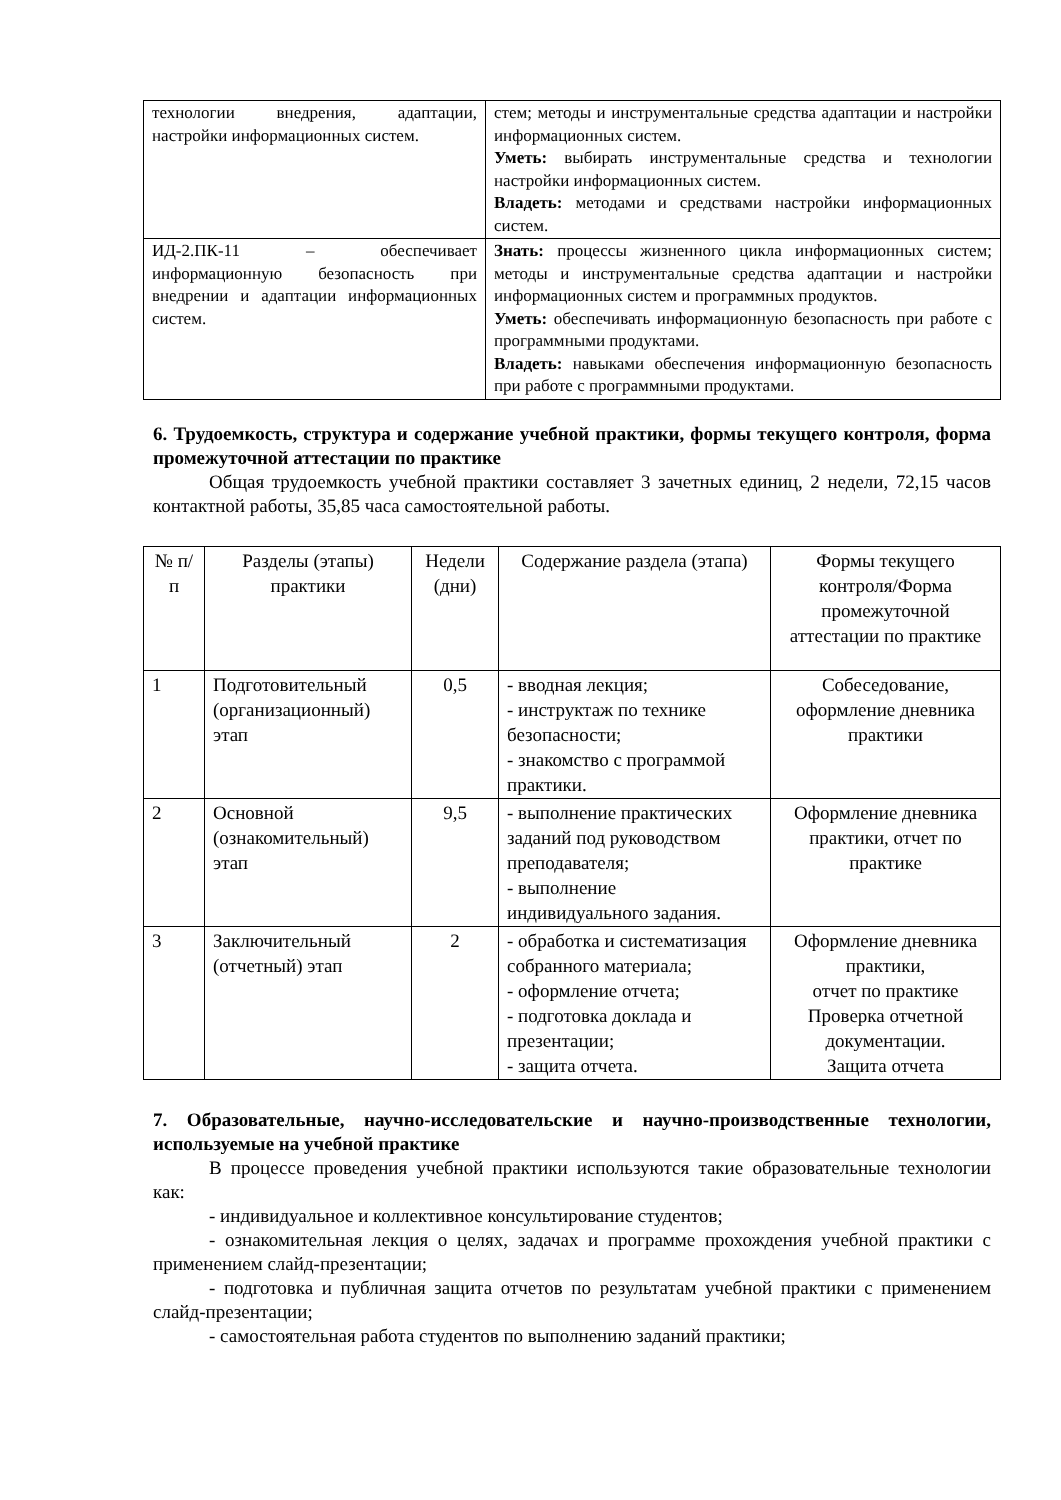| технологии внедрения, адаптации, настройки информационных систем. | стем; методы и инструментальные средства адаптации и настройки информационных систем. Уметь: выбирать инструментальные средства и технологии настройки информационных систем. Владеть: методами и средствами настройки информационных систем. |
| ИД-2.ПК-11 – обеспечивает информационную безопасность при внедрении и адаптации информационных систем. | Знать: процессы жизненного цикла информационных систем; методы и инструментальные средства адаптации и настройки информационных систем и программных продуктов. Уметь: обеспечивать информационную безопасность при работе с программными продуктами. Владеть: навыками обеспечения информационную безопасность при работе с программными продуктами. |
6. Трудоемкость, структура и содержание учебной практики, формы текущего контроля, форма промежуточной аттестации по практике
Общая трудоемкость учебной практики составляет 3 зачетных единиц, 2 недели, 72,15 часов контактной работы, 35,85 часа самостоятельной работы.
| № п/п | Разделы (этапы) практики | Недели (дни) | Содержание раздела (этапа) | Формы текущего контроля/Форма промежуточной аттестации по практике |
| --- | --- | --- | --- | --- |
| 1 | Подготовительный (организационный) этап | 0,5 | - вводная лекция; - инструктаж по технике безопасности; - знакомство с программой практики. | Собеседование, оформление дневника практики |
| 2 | Основной (ознакомительный) этап | 9,5 | - выполнение практических заданий под руководством преподавателя; - выполнение индивидуального задания. | Оформление дневника практики, отчет по практике |
| 3 | Заключительный (отчетный) этап | 2 | - обработка и систематизация собранного материала; - оформление отчета; - подготовка доклада и презентации; - защита отчета. | Оформление дневника практики, отчет по практике Проверка отчетной документации. Защита отчета |
7. Образовательные, научно-исследовательские и научно-производственные технологии, используемые на учебной практике
В процессе проведения учебной практики используются такие образовательные технологии как:
- индивидуальное и коллективное консультирование студентов;
- ознакомительная лекция о целях, задачах и программе прохождения учебной практики с применением слайд-презентации;
- подготовка и публичная защита отчетов по результатам учебной практики с применением слайд-презентации;
- самостоятельная работа студентов по выполнению заданий практики;